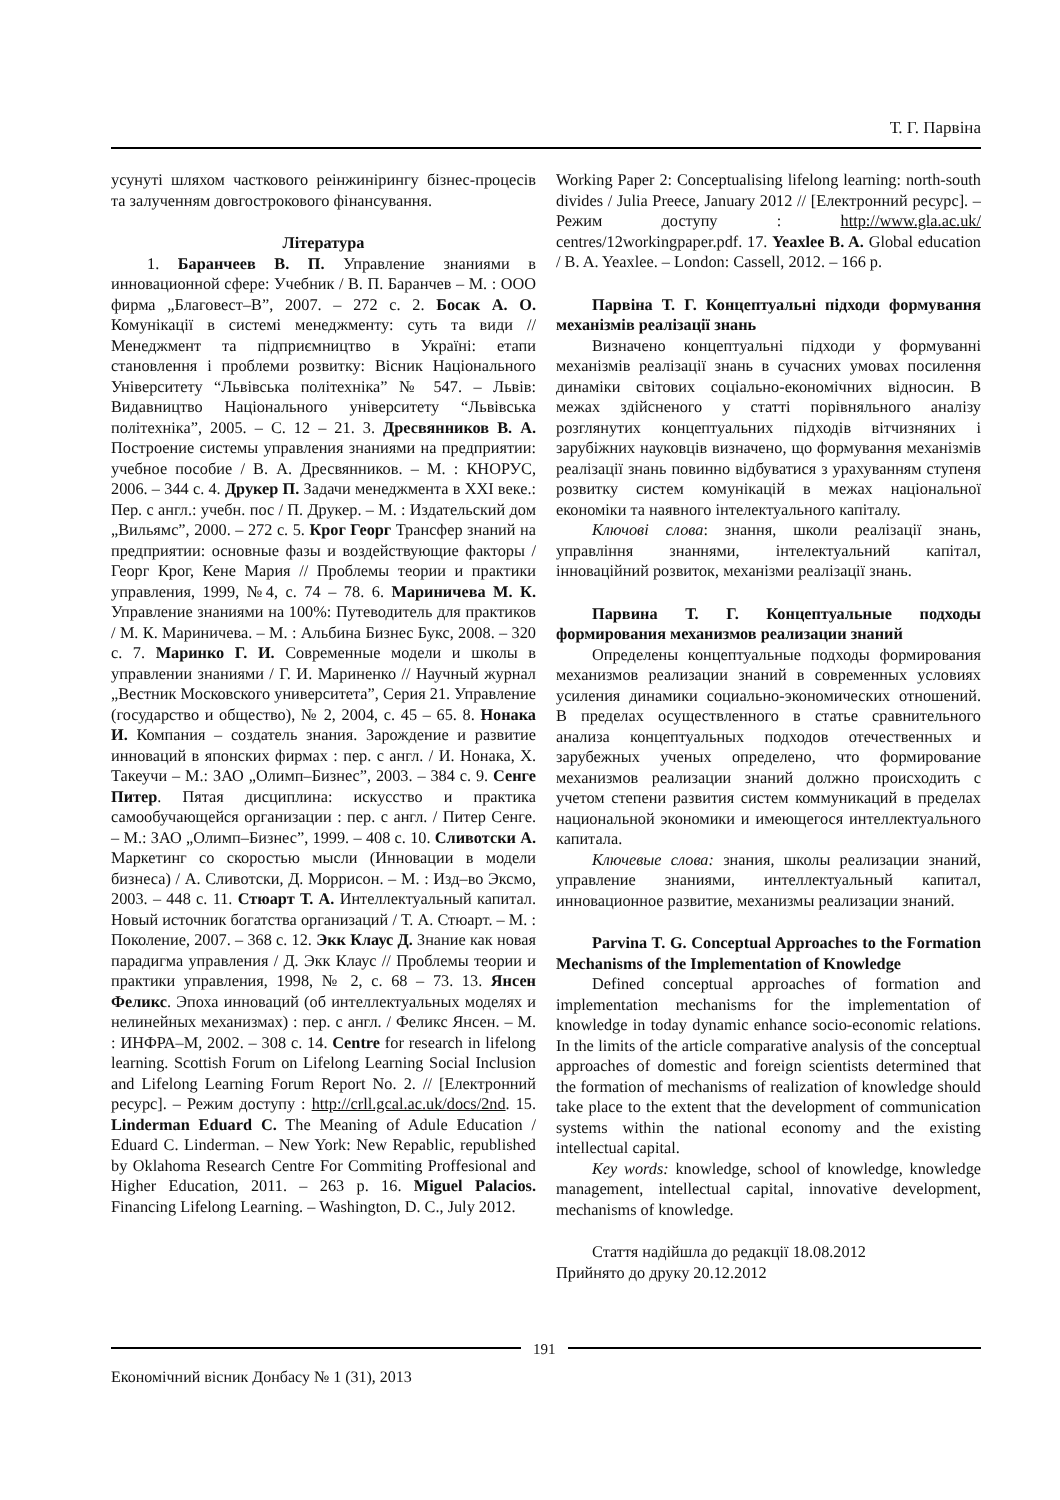Т. Г. Парвіна
усунуті шляхом часткового реінжинірингу бізнес-процесів та залученням довгострокового фінансування.
Література
1. Баранчеев В. П. Управление знаниями в инновационной сфере: Учебник / В. П. Баранчев – М. : ООО фирма „Благовест–В”, 2007. – 272 с. 2. Босак А. О. Комунікації в системі менеджменту: суть та види // Менеджмент та підприємництво в Україні: етапи становлення і проблеми розвитку: Вісник Національного Університету “Львівська політехніка” № 547. – Львів: Видавництво Національного університету “Львівська політехніка”, 2005. – С. 12 – 21. 3. Дресвянников В. А. Построение системы управления знаниями на предприятии: учебное пособие / В. А. Дресвянников. – М. : КНОРУС, 2006. – 344 с. 4. Друкер П. Задачи менеджмента в XXI веке.: Пер. с англ.: учебн. пос / П. Друкер. – М. : Издательский дом „Вильямс”, 2000. – 272 с. 5. Крог Георг Трансфер знаний на предприятии: основные фазы и воздействующие факторы / Георг Крог, Кене Мария // Проблемы теории и практики управления, 1999, №4, с. 74 – 78. 6. Мариничева М. К. Управление знаниями на 100%: Путеводитель для практиков / М. К. Мариничева. – М. : Альбина Бизнес Букс, 2008. – 320 с. 7. Маринко Г. И. Современные модели и школы в управлении знаниями / Г. И. Мариненко // Научный журнал „Вестник Московского университета”, Серия 21. Управление (государство и общество), № 2, 2004, с. 45 – 65. 8. Нонака И. Компания – создатель знания. Зарождение и развитие инноваций в японских фирмах : пер. с англ. / И. Нонака, Х. Такеучи – М.: ЗАО „Олимп–Бизнес”, 2003. – 384 с. 9. Сенге Питер. Пятая дисциплина: искусство и практика самообучающейся организации : пер. с англ. / Питер Сенге. – М.: ЗАО „Олимп–Бизнес”, 1999. – 408 с. 10. Сливотски А. Маркетинг со скоростью мысли (Инновации в модели бизнеса) / А. Сливотски, Д. Моррисон. – М. : Изд–во Эксмо, 2003. – 448 с. 11. Стюарт Т. А. Интеллектуальный капитал. Новый источник богатства организаций / Т. А. Стюарт. – М. : Поколение, 2007. – 368 с. 12. Экк Клаус Д. Знание как новая парадигма управления / Д. Экк Клаус // Проблемы теории и практики управления, 1998, № 2, с. 68 – 73. 13. Янсен Феликс. Эпоха инноваций (об интеллектуальных моделях и нелинейных механизмах) : пер. с англ. / Феликс Янсен. – М. : ИНФРА–М, 2002. – 308 с. 14. Centre for research in lifelong learning. Scottish Forum on Lifelong Learning Social Inclusion and Lifelong Learning Forum Report No. 2. // [Електронний ресурс]. – Режим доступу : http://crll.gcal.ac.uk/docs/2nd. 15. Linderman Eduard C. The Meaning of Adule Education / Eduard C. Linderman. – New York: New Repablic, republished by Oklahoma Research Centre For Commiting Proffesional and Higher Education, 2011. – 263 p. 16. Miguel Palacios. Financing Lifelong Learning. – Washington, D. C., July 2012.
Working Paper 2: Conceptualising lifelong learning: north-south divides / Julia Preece, January 2012 // [Електронний ресурс]. – Режим доступу : http://www.gla.ac.uk/ centres/12workingpaper.pdf. 17. Yeaxlee B. A. Global education / B. A. Yeaxlee. – London: Cassell, 2012. – 166 p.
Парвіна Т. Г. Концептуальні підходи формування механізмів реалізації знань
Визначено концептуальні підходи у формуванні механізмів реалізації знань в сучасних умовах посилення динаміки світових соціально-економічних відносин. В межах здійсненого у статті порівняльного аналізу розглянутих концептуальних підходів вітчизняних і зарубіжних науковців визначено, що формування механізмів реалізації знань повинно відбуватися з урахуванням ступеня розвитку систем комунікацій в межах національної економіки та наявного інтелектуального капіталу.
Ключові слова: знання, школи реалізації знань, управління знаннями, інтелектуальний капітал, інноваційний розвиток, механізми реалізації знань.
Парвина Т. Г. Концептуальные подходы формирования механизмов реализации знаний
Определены концептуальные подходы формирования механизмов реализации знаний в современных условиях усиления динамики социально-экономических отношений. В пределах осуществленного в статье сравнительного анализа концептуальных подходов отечественных и зарубежных ученых определено, что формирование механизмов реализации знаний должно происходить с учетом степени развития систем коммуникаций в пределах национальной экономики и имеющегося интеллектуального капитала.
Ключевые слова: знания, школы реализации знаний, управление знаниями, интеллектуальный капитал, инновационное развитие, механизмы реализации знаний.
Parvina T. G. Conceptual Approaches to the Formation Mechanisms of the Implementation of Knowledge
Defined conceptual approaches of formation and implementation mechanisms for the implementation of knowledge in today dynamic enhance socio-economic relations. In the limits of the article comparative analysis of the conceptual approaches of domestic and foreign scientists determined that the formation of mechanisms of realization of knowledge should take place to the extent that the development of communication systems within the national economy and the existing intellectual capital.
Key words: knowledge, school of knowledge, knowledge management, intellectual capital, innovative development, mechanisms of knowledge.
Стаття надійшла до редакції 18.08.2012
Прийнято до друку 20.12.2012
191
Економічний вісник Донбасу № 1 (31), 2013